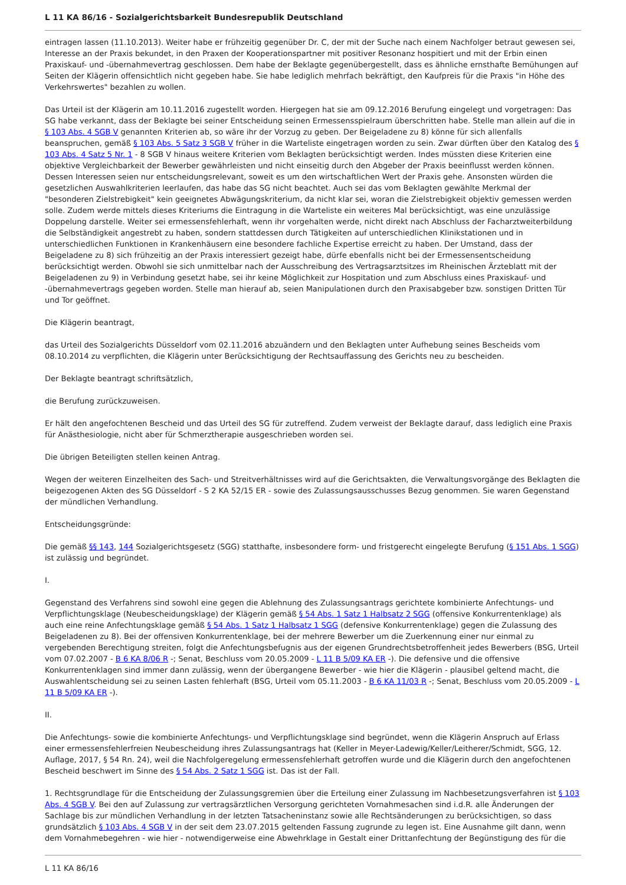L 11 KA 86/16 - Sozialgerichtsbarkeit Bundesrepublik Deutschland
eintragen lassen (11.10.2013). Weiter habe er frühzeitig gegenüber Dr. C, der mit der Suche nach einem Nachfolger betraut gewesen sei, Interesse an der Praxis bekundet, in den Praxen der Kooperationspartner mit positiver Resonanz hospitiert und mit der Erbin einen Praxiskauf- und -übernahmevertrag geschlossen. Dem habe der Beklagte gegenübergestellt, dass es ähnliche ernsthafte Bemühungen auf Seiten der Klägerin offensichtlich nicht gegeben habe. Sie habe lediglich mehrfach bekräftigt, den Kaufpreis für die Praxis "in Höhe des Verkehrswertes" bezahlen zu wollen.
Das Urteil ist der Klägerin am 10.11.2016 zugestellt worden. Hiergegen hat sie am 09.12.2016 Berufung eingelegt und vorgetragen: Das SG habe verkannt, dass der Beklagte bei seiner Entscheidung seinen Ermessensspielraum überschritten habe. Stelle man allein auf die in § 103 Abs. 4 SGB V genannten Kriterien ab, so wäre ihr der Vorzug zu geben. Der Beigeladene zu 8) könne für sich allenfalls beanspruchen, gemäß § 103 Abs. 5 Satz 3 SGB V früher in die Warteliste eingetragen worden zu sein. Zwar dürften über den Katalog des § 103 Abs. 4 Satz 5 Nr. 1 - 8 SGB V hinaus weitere Kriterien vom Beklagten berücksichtigt werden. Indes müssten diese Kriterien eine objektive Vergleichbarkeit der Bewerber gewährleisten und nicht einseitig durch den Abgeber der Praxis beeinflusst werden können. Dessen Interessen seien nur entscheidungsrelevant, soweit es um den wirtschaftlichen Wert der Praxis gehe. Ansonsten würden die gesetzlichen Auswahlkriterien leerlaufen, das habe das SG nicht beachtet. Auch sei das vom Beklagten gewählte Merkmal der "besonderen Zielstrebigkeit" kein geeignetes Abwägungskriterium, da nicht klar sei, woran die Zielstrebigkeit objektiv gemessen werden solle. Zudem werde mittels dieses Kriteriums die Eintragung in die Warteliste ein weiteres Mal berücksichtigt, was eine unzulässige Doppelung darstelle. Weiter sei ermessensfehlerhaft, wenn ihr vorgehalten werde, nicht direkt nach Abschluss der Facharztweiterbildung die Selbständigkeit angestrebt zu haben, sondern stattdessen durch Tätigkeiten auf unterschiedlichen Klinikstationen und in unterschiedlichen Funktionen in Krankenhäusern eine besondere fachliche Expertise erreicht zu haben. Der Umstand, dass der Beigeladene zu 8) sich frühzeitig an der Praxis interessiert gezeigt habe, dürfe ebenfalls nicht bei der Ermessensentscheidung berücksichtigt werden. Obwohl sie sich unmittelbar nach der Ausschreibung des Vertragsarztsitzes im Rheinischen Ärzteblatt mit der Beigeladenen zu 9) in Verbindung gesetzt habe, sei ihr keine Möglichkeit zur Hospitation und zum Abschluss eines Praxiskauf- und -übernahmevertrags gegeben worden. Stelle man hierauf ab, seien Manipulationen durch den Praxisabgeber bzw. sonstigen Dritten Tür und Tor geöffnet.
Die Klägerin beantragt,
das Urteil des Sozialgerichts Düsseldorf vom 02.11.2016 abzuändern und den Beklagten unter Aufhebung seines Bescheids vom 08.10.2014 zu verpflichten, die Klägerin unter Berücksichtigung der Rechtsauffassung des Gerichts neu zu bescheiden.
Der Beklagte beantragt schriftsätzlich,
die Berufung zurückzuweisen.
Er hält den angefochtenen Bescheid und das Urteil des SG für zutreffend. Zudem verweist der Beklagte darauf, dass lediglich eine Praxis für Anästhesiologie, nicht aber für Schmerztherapie ausgeschrieben worden sei.
Die übrigen Beteiligten stellen keinen Antrag.
Wegen der weiteren Einzelheiten des Sach- und Streitverhältnisses wird auf die Gerichtsakten, die Verwaltungsvorgänge des Beklagten die beigezogenen Akten des SG Düsseldorf - S 2 KA 52/15 ER - sowie des Zulassungsausschusses Bezug genommen. Sie waren Gegenstand der mündlichen Verhandlung.
Entscheidungsgründe:
Die gemäß §§ 143, 144 Sozialgerichtsgesetz (SGG) statthafte, insbesondere form- und fristgerecht eingelegte Berufung (§ 151 Abs. 1 SGG) ist zulässig und begründet.
I.
Gegenstand des Verfahrens sind sowohl eine gegen die Ablehnung des Zulassungsantrags gerichtete kombinierte Anfechtungs- und Verpflichtungsklage (Neubescheidungsklage) der Klägerin gemäß § 54 Abs. 1 Satz 1 Halbsatz 2 SGG (offensive Konkurrentenklage) als auch eine reine Anfechtungsklage gemäß § 54 Abs. 1 Satz 1 Halbsatz 1 SGG (defensive Konkurrentenklage) gegen die Zulassung des Beigeladenen zu 8). Bei der offensiven Konkurrentenklage, bei der mehrere Bewerber um die Zuerkennung einer nur einmal zu vergebenden Berechtigung streiten, folgt die Anfechtungsbefugnis aus der eigenen Grundrechtsbetroffenheit jedes Bewerbers (BSG, Urteil vom 07.02.2007 - B 6 KA 8/06 R -; Senat, Beschluss vom 20.05.2009 - L 11 B 5/09 KA ER -). Die defensive und die offensive Konkurrentenklagen sind immer dann zulässig, wenn der übergangene Bewerber - wie hier die Klägerin - plausibel geltend macht, die Auswahlentscheidung sei zu seinen Lasten fehlerhaft (BSG, Urteil vom 05.11.2003 - B 6 KA 11/03 R -; Senat, Beschluss vom 20.05.2009 - L 11 B 5/09 KA ER -).
II.
Die Anfechtungs- sowie die kombinierte Anfechtungs- und Verpflichtungsklage sind begründet, wenn die Klägerin Anspruch auf Erlass einer ermessensfehlerfreien Neubescheidung ihres Zulassungsantrags hat (Keller in Meyer-Ladewig/Keller/Leitherer/Schmidt, SGG, 12. Auflage, 2017, § 54 Rn. 24), weil die Nachfolgeregelung ermessensfehlerhaft getroffen wurde und die Klägerin durch den angefochtenen Bescheid beschwert im Sinne des § 54 Abs. 2 Satz 1 SGG ist. Das ist der Fall.
1. Rechtsgrundlage für die Entscheidung der Zulassungsgremien über die Erteilung einer Zulassung im Nachbesetzungsverfahren ist § 103 Abs. 4 SGB V. Bei den auf Zulassung zur vertragsärztlichen Versorgung gerichteten Vornahmesachen sind i.d.R. alle Änderungen der Sachlage bis zur mündlichen Verhandlung in der letzten Tatsacheninstanz sowie alle Rechtsänderungen zu berücksichtigen, so dass grundsätzlich § 103 Abs. 4 SGB V in der seit dem 23.07.2015 geltenden Fassung zugrunde zu legen ist. Eine Ausnahme gilt dann, wenn dem Vornahmebegehren - wie hier - notwendigerweise eine Abwehrklage in Gestalt einer Drittanfechtung der Begünstigung des für die
L 11 KA 86/16